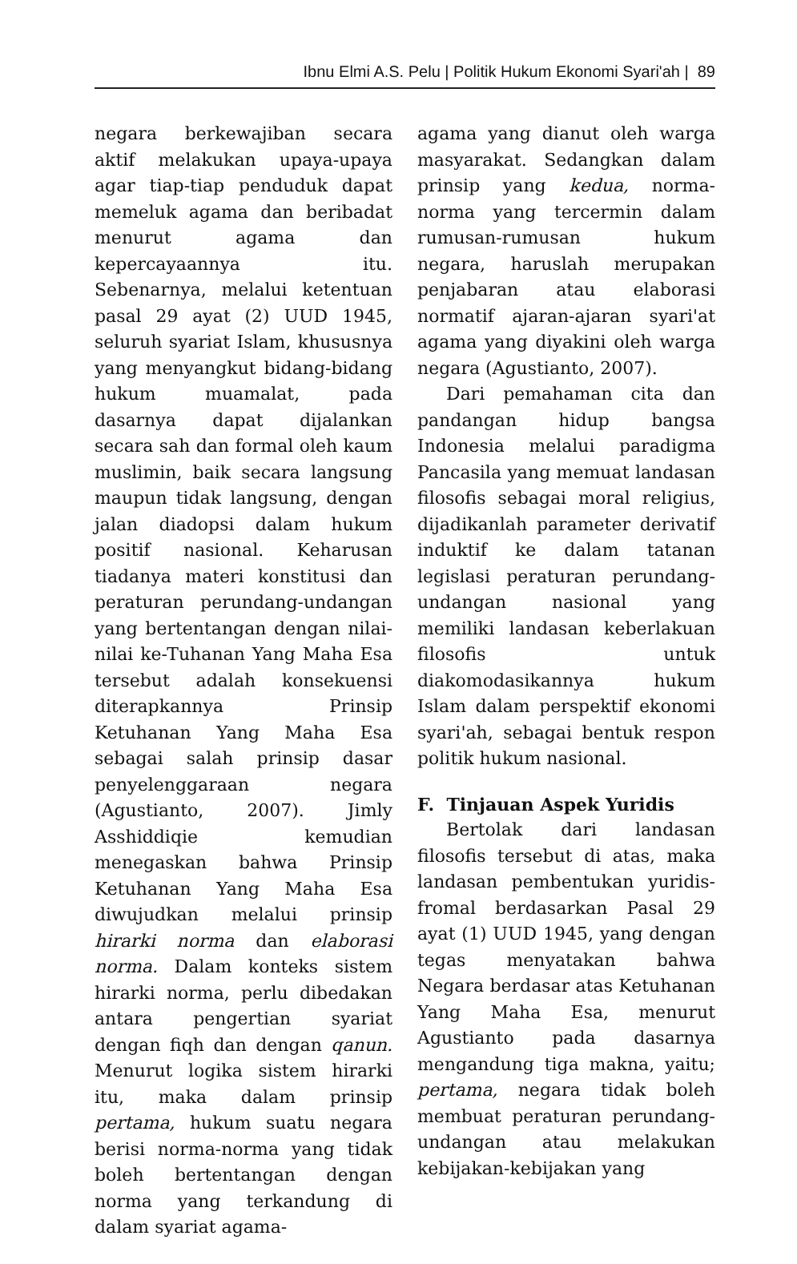Ibnu Elmi A.S. Pelu | Politik Hukum Ekonomi Syari'ah | 89
negara berkewajiban secara aktif melakukan upaya-upaya agar tiap-tiap penduduk dapat memeluk agama dan beribadat menurut agama dan kepercayaannya itu. Sebenarnya, melalui ketentuan pasal 29 ayat (2) UUD 1945, seluruh syariat Islam, khususnya yang menyangkut bidang-bidang hukum muamalat, pada dasarnya dapat dijalankan secara sah dan formal oleh kaum muslimin, baik secara langsung maupun tidak langsung, dengan jalan diadopsi dalam hukum positif nasional. Keharusan tiadanya materi konstitusi dan peraturan perundang-undangan yang bertentangan dengan nilai-nilai ke-Tuhanan Yang Maha Esa tersebut adalah konsekuensi diterapkannya Prinsip Ketuhanan Yang Maha Esa sebagai salah prinsip dasar penyelenggaraan negara (Agustianto, 2007). Jimly Asshiddiqie kemudian menegaskan bahwa Prinsip Ketuhanan Yang Maha Esa diwujudkan melalui prinsip hirarki norma dan elaborasi norma. Dalam konteks sistem hirarki norma, perlu dibedakan antara pengertian syariat dengan fiqh dan dengan qanun. Menurut logika sistem hirarki itu, maka dalam prinsip pertama, hukum suatu negara berisi norma-norma yang tidak boleh bertentangan dengan norma yang terkandung di dalam syariat agama-
agama yang dianut oleh warga masyarakat. Sedangkan dalam prinsip yang kedua, norma-norma yang tercermin dalam rumusan-rumusan hukum negara, haruslah merupakan penjabaran atau elaborasi normatif ajaran-ajaran syari'at agama yang diyakini oleh warga negara (Agustianto, 2007).
Dari pemahaman cita dan pandangan hidup bangsa Indonesia melalui paradigma Pancasila yang memuat landasan filosofis sebagai moral religius, dijadikanlah parameter derivatif induktif ke dalam tatanan legislasi peraturan perundang-undangan nasional yang memiliki landasan keberlakuan filosofis untuk diakomodasikannya hukum Islam dalam perspektif ekonomi syari'ah, sebagai bentuk respon politik hukum nasional.
F. Tinjauan Aspek Yuridis
Bertolak dari landasan filosofis tersebut di atas, maka landasan pembentukan yuridis-fromal berdasarkan Pasal 29 ayat (1) UUD 1945, yang dengan tegas menyatakan bahwa Negara berdasar atas Ketuhanan Yang Maha Esa, menurut Agustianto pada dasarnya mengandung tiga makna, yaitu; pertama, negara tidak boleh membuat peraturan perundang-undangan atau melakukan kebijakan-kebijakan yang